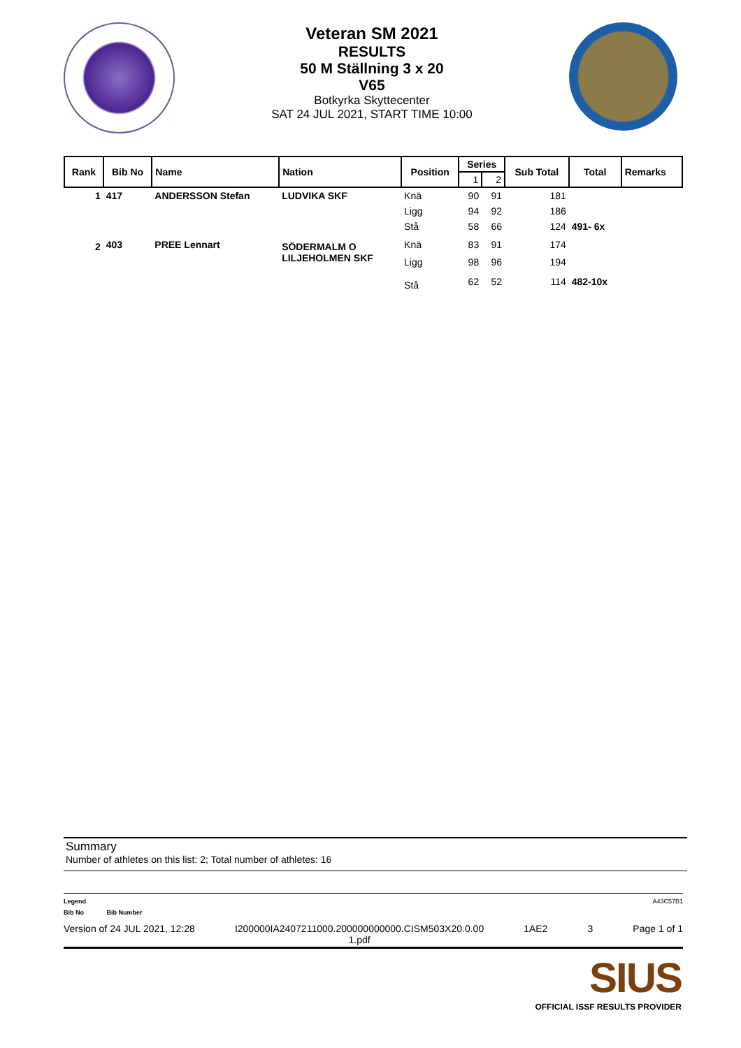Veteran SM 2021
RESULTS
50 M Ställning 3 x 20
V65
Botkyrka Skyttecenter
SAT 24 JUL 2021, START TIME 10:00
| Rank | Bib No | Name | Nation | Position | Series | | Sub Total | Total | Remarks |
| --- | --- | --- | --- | --- | --- | --- | --- | --- | --- |
| | | | | | 1 | 2 | | | |
| 1 | 417 | ANDERSSON Stefan | LUDVIKA SKF | Knä | 90 | 91 | 181 | | |
| | | | | Ligg | 94 | 92 | 186 | | |
| | | | | Stå | 58 | 66 | 124 | 491- 6x | |
| 2 | 403 | PREE Lennart | SÖDERMALM O LILJEHOLMEN SKF | Knä | 83 | 91 | 174 | | |
| | | | | Ligg | 98 | 96 | 194 | | |
| | | | | Stå | 62 | 52 | 114 | 482-10x | |
Summary
Number of athletes on this list: 2; Total number of athletes: 16
Legend A43C57B1
Bib No Bib Number
Version of 24 JUL 2021, 12:28 I200000IA2407211000.200000000000.CISM503X20.0.00
1.pdf 1AE2 3 Page 1 of 1
SIUS
OFFICIAL ISSF RESULTS PROVIDER